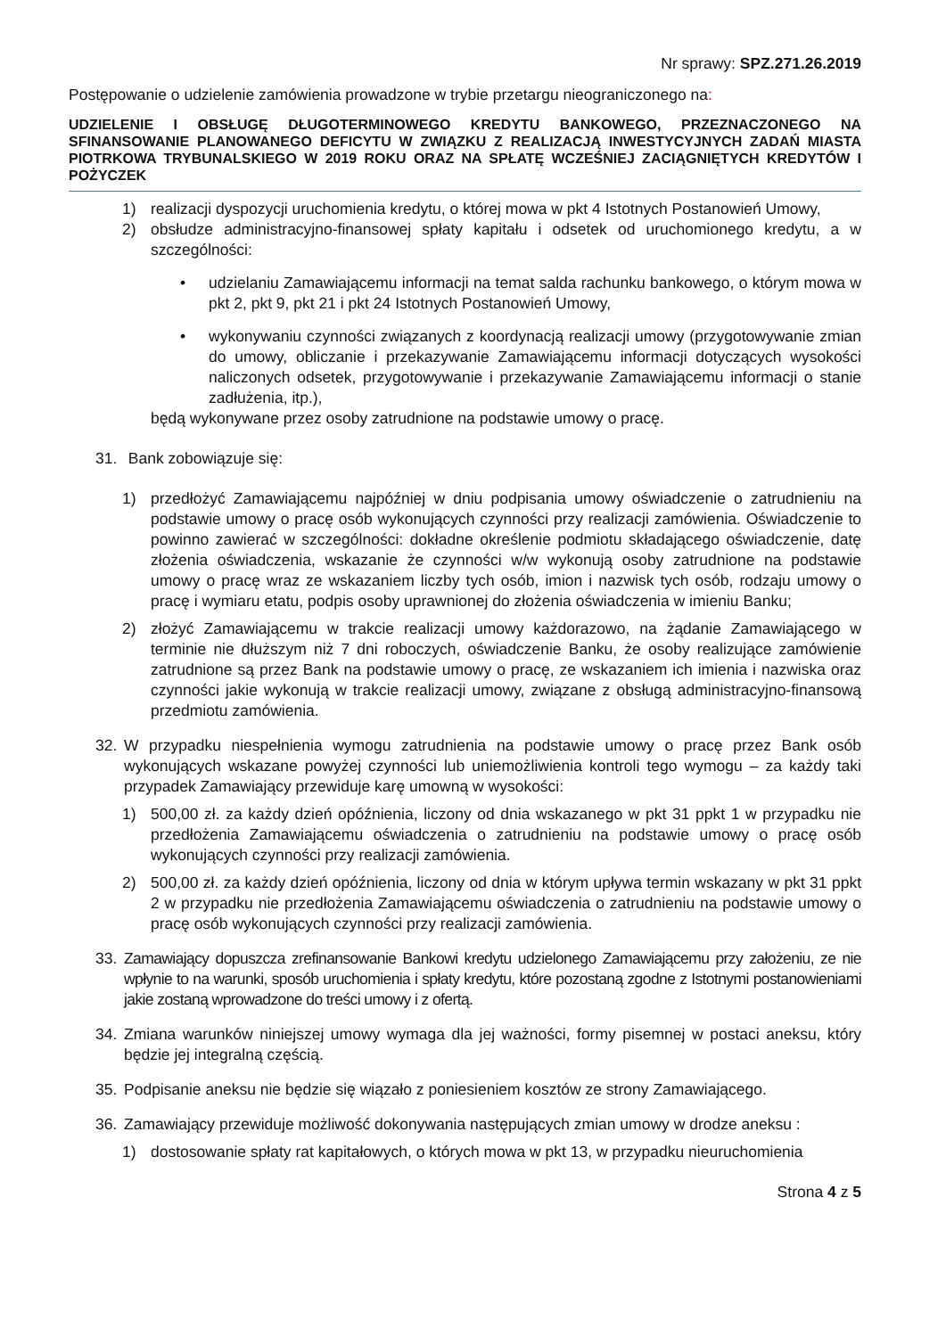Nr sprawy: SPZ.271.26.2019
Postępowanie o udzielenie zamówienia prowadzone w trybie przetargu nieograniczonego na:
UDZIELENIE I OBSŁUGĘ DŁUGOTERMINOWEGO KREDYTU BANKOWEGO, PRZEZNACZONEGO NA SFINANSOWANIE PLANOWANEGO DEFICYTU W ZWIĄZKU Z REALIZACJĄ INWESTYCYJNYCH ZADAŃ MIASTA PIOTRKOWA TRYBUNALSKIEGO W 2019 ROKU ORAZ NA SPŁATĘ WCZEŚNIEJ ZACIĄGNIĘTYCH KREDYTÓW I POŻYCZEK
1) realizacji dyspozycji uruchomienia kredytu, o której mowa w pkt 4 Istotnych Postanowień Umowy,
2) obsłudze administracyjno-finansowej spłaty kapitału i odsetek od uruchomionego kredytu, a w szczególności:
• udzielaniu Zamawiającemu informacji na temat salda rachunku bankowego, o którym mowa w pkt 2, pkt 9, pkt 21 i pkt 24 Istotnych Postanowień Umowy,
• wykonywaniu czynności związanych z koordynacją realizacji umowy (przygotowywanie zmian do umowy, obliczanie i przekazywanie Zamawiającemu informacji dotyczących wysokości naliczonych odsetek, przygotowywanie i przekazywanie Zamawiającemu informacji o stanie zadłużenia, itp.),
będą wykonywane przez osoby zatrudnione na podstawie umowy o pracę.
31. Bank zobowiązuje się:
1) przedłożyć Zamawiającemu najpóźniej w dniu podpisania umowy oświadczenie o zatrudnieniu na podstawie umowy o pracę osób wykonujących czynności przy realizacji zamówienia. Oświadczenie to powinno zawierać w szczególności: dokładne określenie podmiotu składającego oświadczenie, datę złożenia oświadczenia, wskazanie że czynności w/w wykonują osoby zatrudnione na podstawie umowy o pracę wraz ze wskazaniem liczby tych osób, imion i nazwisk tych osób, rodzaju umowy o pracę i wymiaru etatu, podpis osoby uprawnionej do złożenia oświadczenia w imieniu Banku;
2) złożyć Zamawiającemu w trakcie realizacji umowy każdorazowo, na żądanie Zamawiającego w terminie nie dłuższym niż 7 dni roboczych, oświadczenie Banku, że osoby realizujące zamówienie zatrudnione są przez Bank na podstawie umowy o pracę, ze wskazaniem ich imienia i nazwiska oraz czynności jakie wykonują w trakcie realizacji umowy, związane z obsługą administracyjno-finansową przedmiotu zamówienia.
32. W przypadku niespełnienia wymogu zatrudnienia na podstawie umowy o pracę przez Bank osób wykonujących wskazane powyżej czynności lub uniemożliwienia kontroli tego wymogu – za każdy taki przypadek Zamawiający przewiduje karę umowną w wysokości:
1) 500,00 zł. za każdy dzień opóźnienia, liczony od dnia wskazanego w pkt 31 ppkt 1 w przypadku nie przedłożenia Zamawiającemu oświadczenia o zatrudnieniu na podstawie umowy o pracę osób wykonujących czynności przy realizacji zamówienia.
2) 500,00 zł. za każdy dzień opóźnienia, liczony od dnia w którym upływa termin wskazany w pkt 31 ppkt 2 w przypadku nie przedłożenia Zamawiającemu oświadczenia o zatrudnieniu na podstawie umowy o pracę osób wykonujących czynności przy realizacji zamówienia.
33. Zamawiający dopuszcza zrefinansowanie Bankowi kredytu udzielonego Zamawiającemu przy założeniu, ze nie wpłynie to na warunki, sposób uruchomienia i spłaty kredytu, które pozostaną zgodne z Istotnymi postanowieniami jakie zostaną wprowadzone do treści umowy i z ofertą.
34. Zmiana warunków niniejszej umowy wymaga dla jej ważności, formy pisemnej w postaci aneksu, który będzie jej integralną częścią.
35. Podpisanie aneksu nie będzie się wiązało z poniesieniem kosztów ze strony Zamawiającego.
36. Zamawiający przewiduje możliwość dokonywania następujących zmian umowy w drodze aneksu :
1) dostosowanie spłaty rat kapitałowych, o których mowa w pkt 13, w przypadku nieuruchomienia
Strona 4 z 5